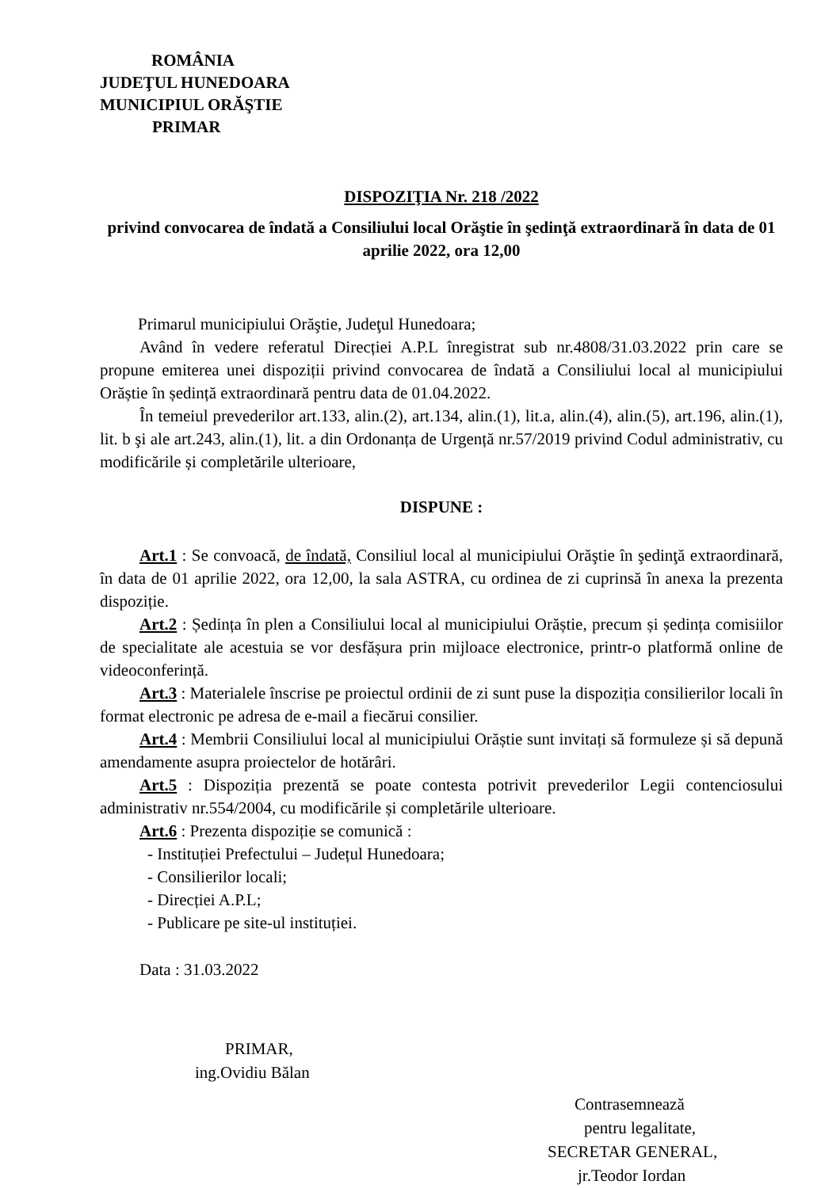ROMÂNIA
JUDEŢUL HUNEDOARA
MUNICIPIUL ORĂŞTIE
PRIMAR
DISPOZIŢIA Nr. 218 /2022
privind convocarea de îndată a Consiliului local Orăştie în şedinţă extraordinară în data de 01 aprilie 2022, ora 12,00
Primarul municipiului Orăştie, Judeţul Hunedoara;
Având în vedere referatul Direcției A.P.L înregistrat sub nr.4808/31.03.2022 prin care se propune emiterea unei dispoziții privind convocarea de îndată a Consiliului local al municipiului Orăștie în ședință extraordinară pentru data de 01.04.2022.
În temeiul prevederilor art.133, alin.(2), art.134, alin.(1), lit.a, alin.(4), alin.(5), art.196, alin.(1), lit. b şi ale art.243, alin.(1), lit. a din Ordonanța de Urgență nr.57/2019 privind Codul administrativ, cu modificările și completările ulterioare,
DISPUNE :
Art.1 : Se convoacă, de îndată, Consiliul local al municipiului Orăştie în şedinţă extraordinară, în data de 01 aprilie 2022, ora 12,00, la sala ASTRA, cu ordinea de zi cuprinsă în anexa la prezenta dispoziție.
Art.2 : Ședința în plen a Consiliului local al municipiului Orăștie, precum și ședința comisiilor de specialitate ale acestuia se vor desfășura prin mijloace electronice, printr-o platformă online de videoconferință.
Art.3 : Materialele înscrise pe proiectul ordinii de zi sunt puse la dispoziția consilierilor locali în format electronic pe adresa de e-mail a fiecărui consilier.
Art.4 : Membrii Consiliului local al municipiului Orăștie sunt invitați să formuleze și să depună amendamente asupra proiectelor de hotărâri.
Art.5 : Dispoziția prezentă se poate contesta potrivit prevederilor Legii contenciosului administrativ nr.554/2004, cu modificările și completările ulterioare.
Art.6 : Prezenta dispoziție se comunică :
- Instituției Prefectului – Județul Hunedoara;
- Consilierilor locali;
- Direcției A.P.L;
- Publicare pe site-ul instituției.
Data : 31.03.2022
PRIMAR,
ing.Ovidiu Bălan
Contrasemnează
pentru legalitate,
SECRETAR GENERAL,
jr.Teodor Iordan